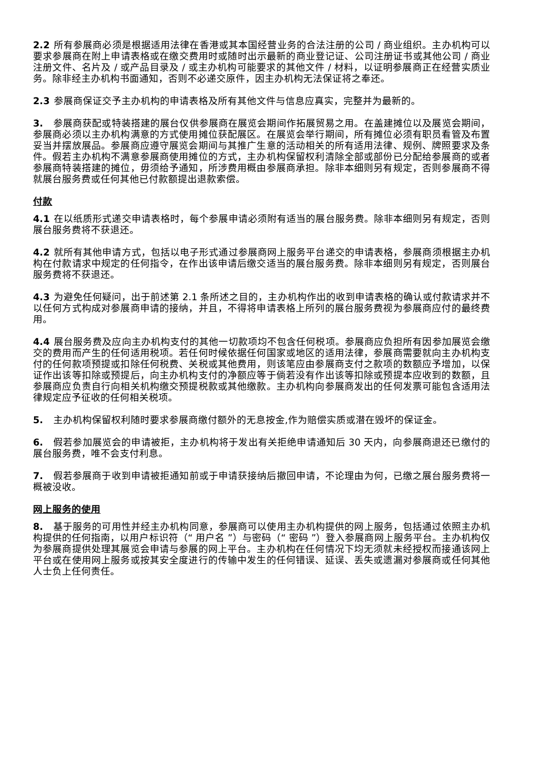2.2 所有参展商必须是根据适用法律在香港或其本国经营业务的合法注册的公司 / 商业组织。主办机构可以要求参展商在附上申请表格或在缴交费用时或随时出示最新的商业登记证、公司注册证书或其他公司 / 商业注册文件、名片及 / 或产品目录及 / 或主办机构可能要求的其他文件 / 材料，以证明参展商正在经营实质业务。除非经主办机构书面通知，否则不必递交原件，因主办机构无法保证将之奉还。
2.3 参展商保证交予主办机构的申请表格及所有其他文件与信息应真实，完整并为最新的。
3. 参展商获配或特装搭建的展台仅供参展商在展览会期间作拓展贸易之用。在盖建摊位以及展览会期间，参展商必须以主办机构满意的方式使用摊位获配展区。在展览会举行期间，所有摊位必须有职员看管及布置妥当并摆放展品。参展商应遵守展览会期间与其推广生意的活动相关的所有适用法律、规例、牌照要求及条件。假若主办机构不满意参展商使用摊位的方式，主办机构保留权利清除全部或部份已分配给参展商的或者参展商特装搭建的摊位，毋须给予通知，所涉费用概由参展商承担。除非本细则另有规定，否则参展商不得就展台服务费或任何其他已付款额提出退款索偿。
付款
4.1 在以纸质形式递交申请表格时，每个参展申请必须附有适当的展台服务费。除非本细则另有规定，否则展台服务费将不获退还。
4.2 就所有其他申请方式，包括以电子形式通过参展商网上服务平台递交的申请表格，参展商须根据主办机构在付款请求中规定的任何指令，在作出该申请后缴交适当的展台服务费。除非本细则另有规定，否则展台服务费将不获退还。
4.3 为避免任何疑问，出于前述第 2.1 条所述之目的，主办机构作出的收到申请表格的确认或付款请求并不以任何方式构成对参展商申请的接纳，并且，不得将申请表格上所列的展台服务费视为参展商应付的最终费用。
4.4 展台服务费及应向主办机构支付的其他一切款项均不包含任何税项。参展商应负担所有因参加展览会缴交的费用而产生的任何适用税项。若任何时候依据任何国家或地区的适用法律，参展商需要就向主办机构支付的任何款项预提或扣除任何税费、关税或其他费用，则该笔应由参展商支付之款项的数额应予增加，以保证作出该等扣除或预提后，向主办机构支付的净额应等于倘若没有作出该等扣除或预提本应收到的数额，且参展商应负责自行向相关机构缴交预提税款或其他缴款。主办机构向参展商发出的任何发票可能包含适用法律规定应予征收的任何相关税项。
5. 主办机构保留权利随时要求参展商缴付额外的无息按金,作为赔偿实质或潜在毁坏的保证金。
6. 假若参加展览会的申请被拒，主办机构将于发出有关拒绝申请通知后 30 天内，向参展商退还已缴付的展台服务费，唯不会支付利息。
7. 假若参展商于收到申请被拒通知前或于申请获接纳后撤回申请，不论理由为何，已缴之展台服务费将一概被没收。
网上服务的使用
8. 基于服务的可用性并经主办机构同意，参展商可以使用主办机构提供的网上服务，包括通过依照主办机构提供的任何指南，以用户标识符（“ 用户名 ”）与密码（“ 密码 ”）登入参展商网上服务平台。主办机构仅为参展商提供处理其展览会申请与参展的网上平台。主办机构在任何情况下均无须就未经授权而接通该网上平台或在使用网上服务或按其安全度进行的传输中发生的任何错误、延误、丢失或遗漏对参展商或任何其他人士负上任何责任。